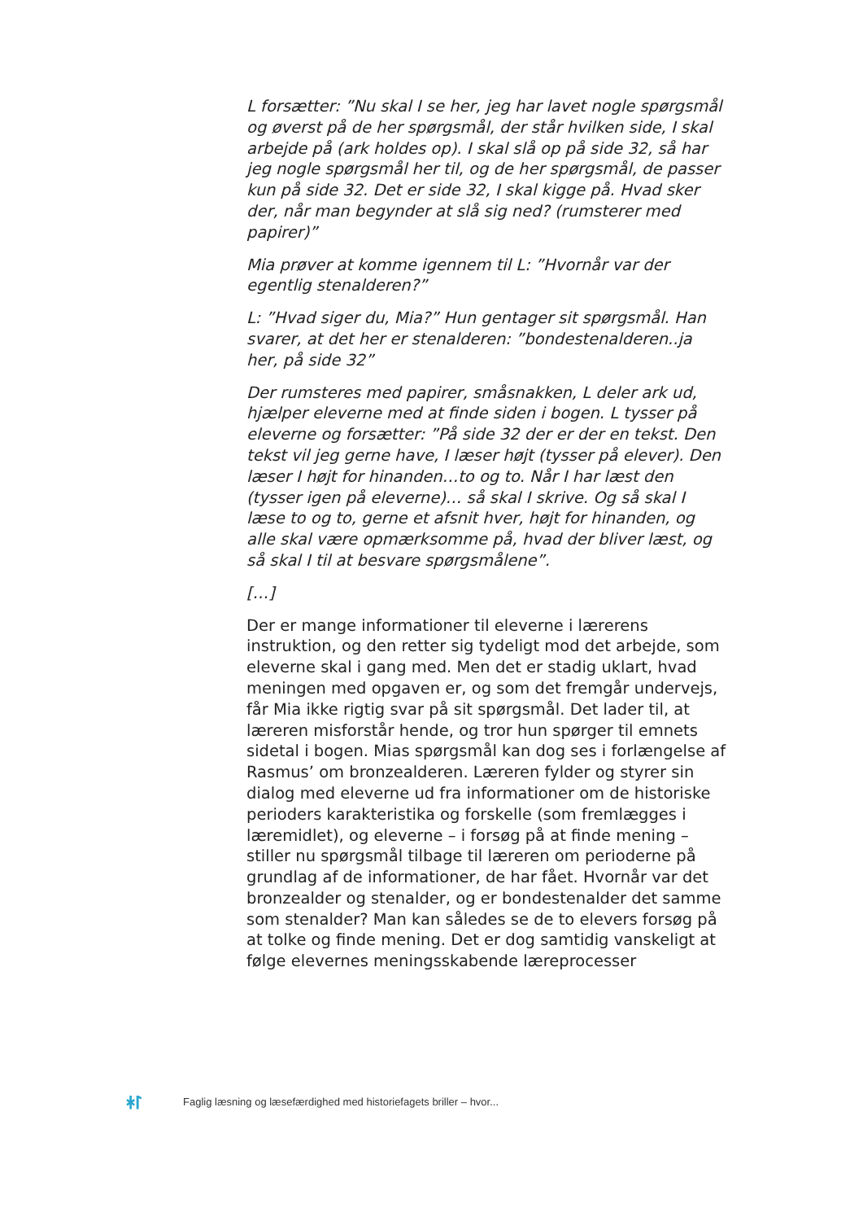L forsætter: ”Nu skal I se her, jeg har lavet nogle spørgsmål og øverst på de her spørgsmål, der står hvilken side, I skal arbejde på (ark holdes op). I skal slå op på side 32, så har jeg nogle spørgsmål her til, og de her spørgsmål, de passer kun på side 32. Det er side 32, I skal kigge på. Hvad sker der, når man begynder at slå sig ned? (rumsterer med papirer)”
Mia prøver at komme igennem til L: ”Hvornår var der egentlig stenalderen?”
L: ”Hvad siger du, Mia?” Hun gentager sit spørgsmål. Han svarer, at det her er stenalderen: ”bondestenalderen..ja her, på side 32”
Der rumsteres med papirer, småsnakken, L deler ark ud, hjælper eleverne med at finde siden i bogen. L tysser på eleverne og forsætter: ”På side 32 der er der en tekst. Den tekst vil jeg gerne have, I læser højt (tysser på elever). Den læser I højt for hinanden…to og to. Når I har læst den (tysser igen på eleverne)… så skal I skrive. Og så skal I læse to og to, gerne et afsnit hver, højt for hinanden, og alle skal være opmærksomme på, hvad der bliver læst, og så skal I til at besvare spørgsmålene”.
[…]
Der er mange informationer til eleverne i lærerens instruktion, og den retter sig tydeligt mod det arbejde, som eleverne skal i gang med. Men det er stadig uklart, hvad meningen med opgaven er, og som det fremgår undervejs, får Mia ikke rigtig svar på sit spørgsmål. Det lader til, at læreren misforstår hende, og tror hun spørger til emnets sidetal i bogen. Mias spørgsmål kan dog ses i forlængelse af Rasmus’ om bronzealderen. Læreren fylder og styrer sin dialog med eleverne ud fra informationer om de historiske perioders karakteristika og forskelle (som fremlægges i læremidlet), og eleverne – i forsøg på at finde mening – stiller nu spørgsmål tilbage til læreren om perioderne på grundlag af de informationer, de har fået. Hvornår var det bronzealder og stenalder, og er bondestenalder det samme som stenalder? Man kan således se de to elevers forsøg på at tolke og finde mening. Det er dog samtidig vanskeligt at følge elevernes meningsskabende læreprocesser
ᚼᛚ Faglig læsning og læsefærdighed med historiefagets briller – hvor...